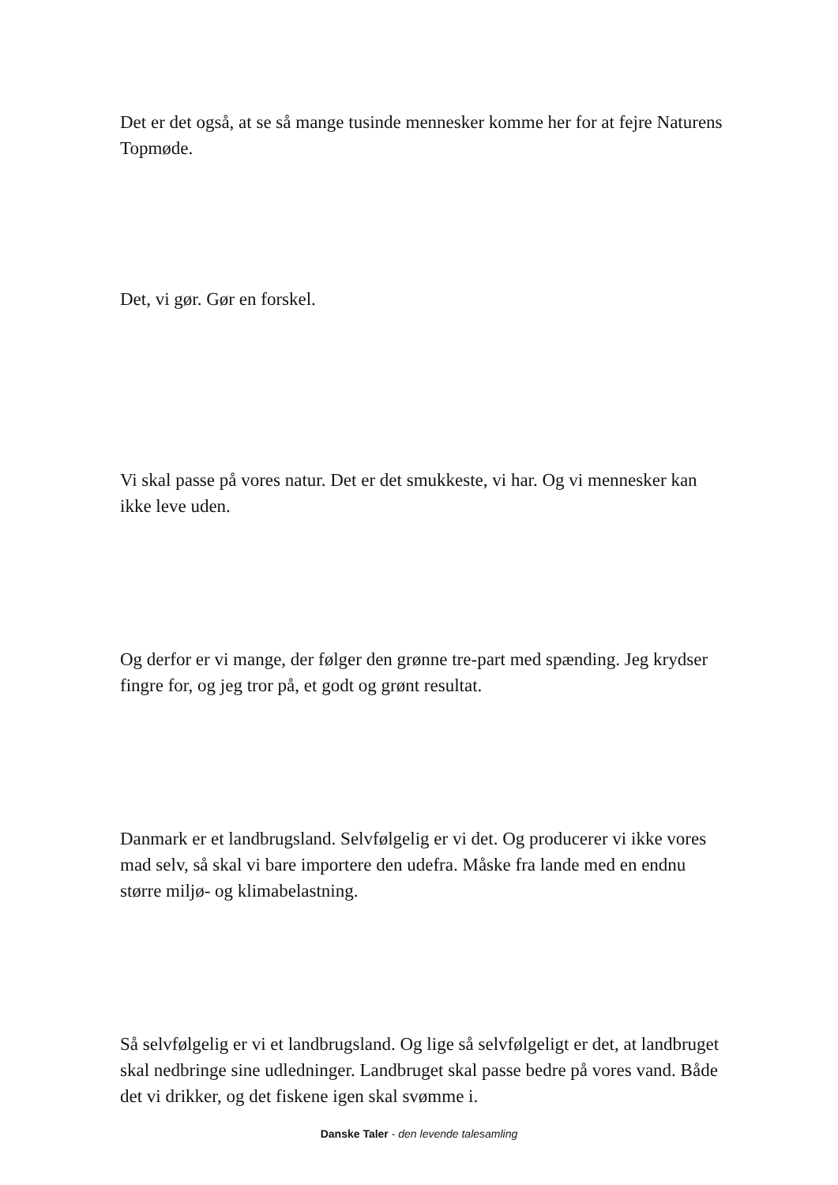Det er det også, at se så mange tusinde mennesker komme her for at fejre Naturens Topmøde.
Det, vi gør. Gør en forskel.
Vi skal passe på vores natur. Det er det smukkeste, vi har. Og vi mennesker kan ikke leve uden.
Og derfor er vi mange, der følger den grønne tre-part med spænding. Jeg krydser fingre for, og jeg tror på, et godt og grønt resultat.
Danmark er et landbrugsland. Selvfølgelig er vi det. Og producerer vi ikke vores mad selv, så skal vi bare importere den udefra. Måske fra lande med en endnu større miljø- og klimabelastning.
Så selvfølgelig er vi et landbrugsland. Og lige så selvfølgeligt er det, at landbruget skal nedbringe sine udledninger. Landbruget skal passe bedre på vores vand. Både det vi drikker, og det fiskene igen skal svømme i.
Danske Taler - den levende talesamling